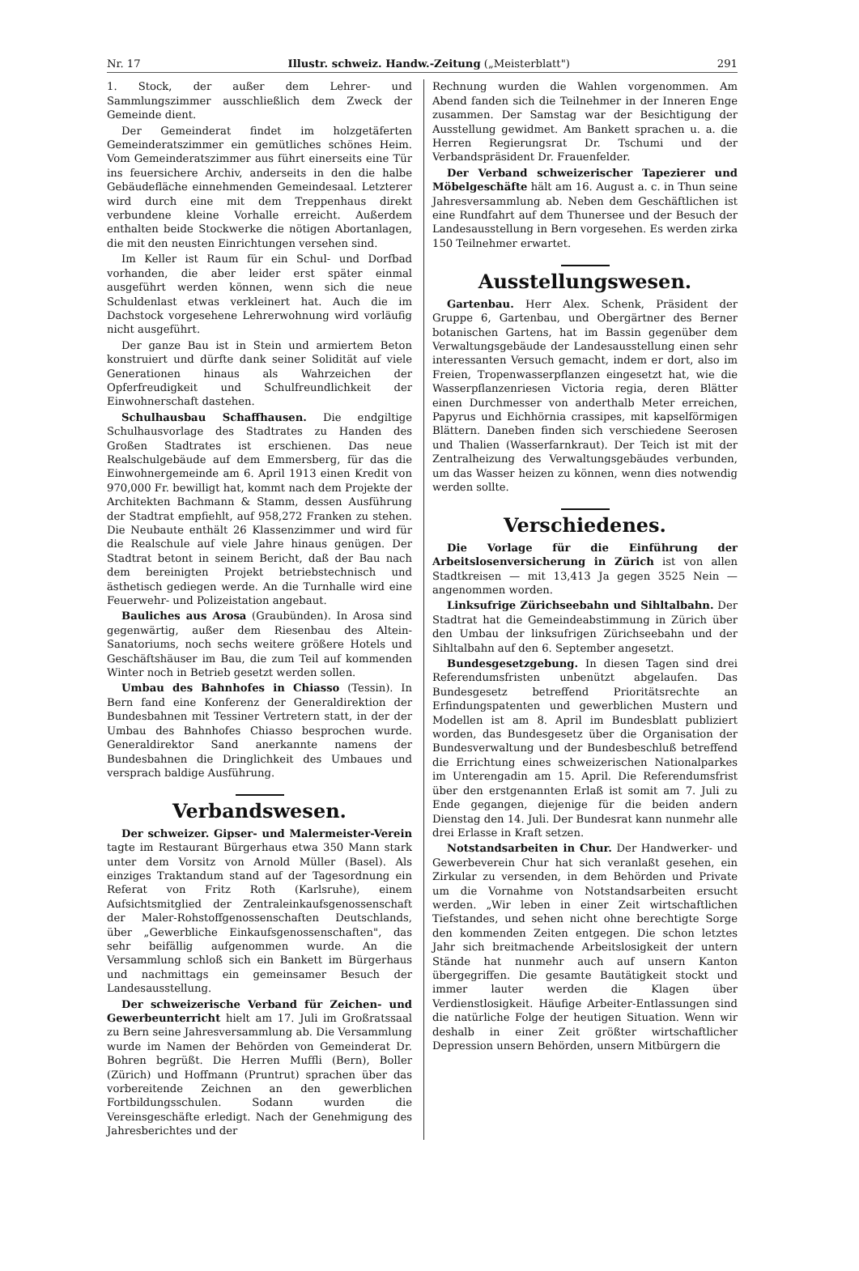Nr. 17 Illustr. schweiz. Handw.-Zeitung („Meisterblatt") 291
1. Stock, der außer dem Lehrer- und Sammlungszimmer ausschließlich dem Zweck der Gemeinde dient.
Der Gemeinderat findet im holzgetäferten Gemeinderatszimmer ein gemütliches schönes Heim. Vom Gemeinderatszimmer aus führt einerseits eine Tür ins feuersichere Archiv, anderseits in den die halbe Gebäudefläche einnehmenden Gemeindesaal. Letzterer wird durch eine mit dem Treppenhaus direkt verbundene kleine Vorhalle erreicht. Außerdem enthalten beide Stockwerke die nötigen Abortanlagen, die mit den neusten Einrichtungen versehen sind.
Im Keller ist Raum für ein Schul- und Dorfbad vorhanden, die aber leider erst später einmal ausgeführt werden können, wenn sich die neue Schuldenlast etwas verkleinert hat. Auch die im Dachstock vorgesehene Lehrerwohnung wird vorläufig nicht ausgeführt.
Der ganze Bau ist in Stein und armiertem Beton konstruiert und dürfte dank seiner Solidität auf viele Generationen hinaus als Wahrzeichen der Opferfreudigkeit und Schulfreundlichkeit der Einwohnerschaft dastehen.
Schulhausbau Schaffhausen. Die endgiltige Schulhausvorlage des Stadtrates zu Handen des Großen Stadtrates ist erschienen. Das neue Realschulgebäude auf dem Emmersberg, für das die Einwohnergemeinde am 6. April 1913 einen Kredit von 970,000 Fr. bewilligt hat, kommt nach dem Projekte der Architekten Bachmann & Stamm, dessen Ausführung der Stadtrat empfiehlt, auf 958,272 Franken zu stehen. Die Neubaute enthält 26 Klassenzimmer und wird für die Realschule auf viele Jahre hinaus genügen. Der Stadtrat betont in seinem Bericht, daß der Bau nach dem bereinigten Projekt betriebstechnisch und ästhetisch gediegen werde. An die Turnhalle wird eine Feuerwehr- und Polizeistation angebaut.
Bauliches aus Arosa (Graubünden). In Arosa sind gegenwärtig, außer dem Riesenbau des Altein-Sanatoriums, noch sechs weitere größere Hotels und Geschäftshäuser im Bau, die zum Teil auf kommenden Winter noch in Betrieb gesetzt werden sollen.
Umbau des Bahnhofes in Chiasso (Tessin). In Bern fand eine Konferenz der Generaldirektion der Bundesbahnen mit Tessiner Vertretern statt, in der der Umbau des Bahnhofes Chiasso besprochen wurde. Generaldirektor Sand anerkannte namens der Bundesbahnen die Dringlichkeit des Umbaues und versprach baldige Ausführung.
Verbandswesen.
Der schweizer. Gipser- und Malermeister-Verein tagte im Restaurant Bürgerhaus etwa 350 Mann stark unter dem Vorsitz von Arnold Müller (Basel). Als einziges Traktandum stand auf der Tagesordnung ein Referat von Fritz Roth (Karlsruhe), einem Aufsichtsmitglied der Zentraleinkaufsgenossenschaft der Maler-Rohstoffgenossenschaften Deutschlands, über „Gewerbliche Einkaufsgenossenschaften", das sehr beifällig aufgenommen wurde. An die Versammlung schloß sich ein Bankett im Bürgerhaus und nachmittags ein gemeinsamer Besuch der Landesausstellung.
Der schweizerische Verband für Zeichen- und Gewerbeunterricht hielt am 17. Juli im Großratssaal zu Bern seine Jahresversammlung ab. Die Versammlung wurde im Namen der Behörden von Gemeinderat Dr. Bohren begrüßt. Die Herren Muffli (Bern), Boller (Zürich) und Hoffmann (Pruntrut) sprachen über das vorbereitende Zeichnen an den gewerblichen Fortbildungsschulen. Sodann wurden die Vereinsgeschäfte erledigt. Nach der Genehmigung des Jahresberichtes und der
Rechnung wurden die Wahlen vorgenommen. Am Abend fanden sich die Teilnehmer in der Inneren Enge zusammen. Der Samstag war der Besichtigung der Ausstellung gewidmet. Am Bankett sprachen u. a. die Herren Regierungsrat Dr. Tschumi und der Verbandspräsident Dr. Frauenfelder.
Der Verband schweizerischer Tapezierer und Möbelgeschäfte hält am 16. August a. c. in Thun seine Jahresversammlung ab. Neben dem Geschäftlichen ist eine Rundfahrt auf dem Thunersee und der Besuch der Landesausstellung in Bern vorgesehen. Es werden zirka 150 Teilnehmer erwartet.
Ausstellungswesen.
Gartenbau. Herr Alex. Schenk, Präsident der Gruppe 6, Gartenbau, und Obergärtner des Berner botanischen Gartens, hat im Bassin gegenüber dem Verwaltungsgebäude der Landesausstellung einen sehr interessanten Versuch gemacht, indem er dort, also im Freien, Tropenwasserpflanzen eingesetzt hat, wie die Wasserpflanzenriesen Victoria regia, deren Blätter einen Durchmesser von anderthalb Meter erreichen, Papyrus und Eichhörnia crassipes, mit kapselförmigen Blättern. Daneben finden sich verschiedene Seerosen und Thalien (Wasserfarnkraut). Der Teich ist mit der Zentralheizung des Verwaltungsgebäudes verbunden, um das Wasser heizen zu können, wenn dies notwendig werden sollte.
Verschiedenes.
Die Vorlage für die Einführung der Arbeitslosenversicherung in Zürich ist von allen Stadtkreisen — mit 13,413 Ja gegen 3525 Nein — angenommen worden.
Linksufrige Zürichseebahn und Sihltalbahn. Der Stadtrat hat die Gemeindeabstimmung in Zürich über den Umbau der linksufrigen Zürichseebahn und der Sihltalbahn auf den 6. September angesetzt.
Bundesgesetzgebung. In diesen Tagen sind drei Referendumsfristen unbenützt abgelaufen. Das Bundesgesetz betreffend Prioritätsrechte an Erfindungspatenten und gewerblichen Mustern und Modellen ist am 8. April im Bundesblatt publiziert worden, das Bundesgesetz über die Organisation der Bundesverwaltung und der Bundesbeschluß betreffend die Errichtung eines schweizerischen Nationalparkes im Unterengadin am 15. April. Die Referendumsfrist über den erstgenannten Erlaß ist somit am 7. Juli zu Ende gegangen, diejenige für die beiden andern Dienstag den 14. Juli. Der Bundesrat kann nunmehr alle drei Erlasse in Kraft setzen.
Notstandsarbeiten in Chur. Der Handwerker- und Gewerbeverein Chur hat sich veranlaßt gesehen, ein Zirkular zu versenden, in dem Behörden und Private um die Vornahme von Notstandsarbeiten ersucht werden. „Wir leben in einer Zeit wirtschaftlichen Tiefstandes, und sehen nicht ohne berechtigte Sorge den kommenden Zeiten entgegen. Die schon letztes Jahr sich breitmachende Arbeitslosigkeit der untern Stände hat nunmehr auch auf unsern Kanton übergegriffen. Die gesamte Bautätigkeit stockt und immer lauter werden die Klagen über Verdienstlosigkeit. Häufige Arbeiter-Entlassungen sind die natürliche Folge der heutigen Situation. Wenn wir deshalb in einer Zeit größter wirtschaftlicher Depression unsern Behörden, unsern Mitbürgern die